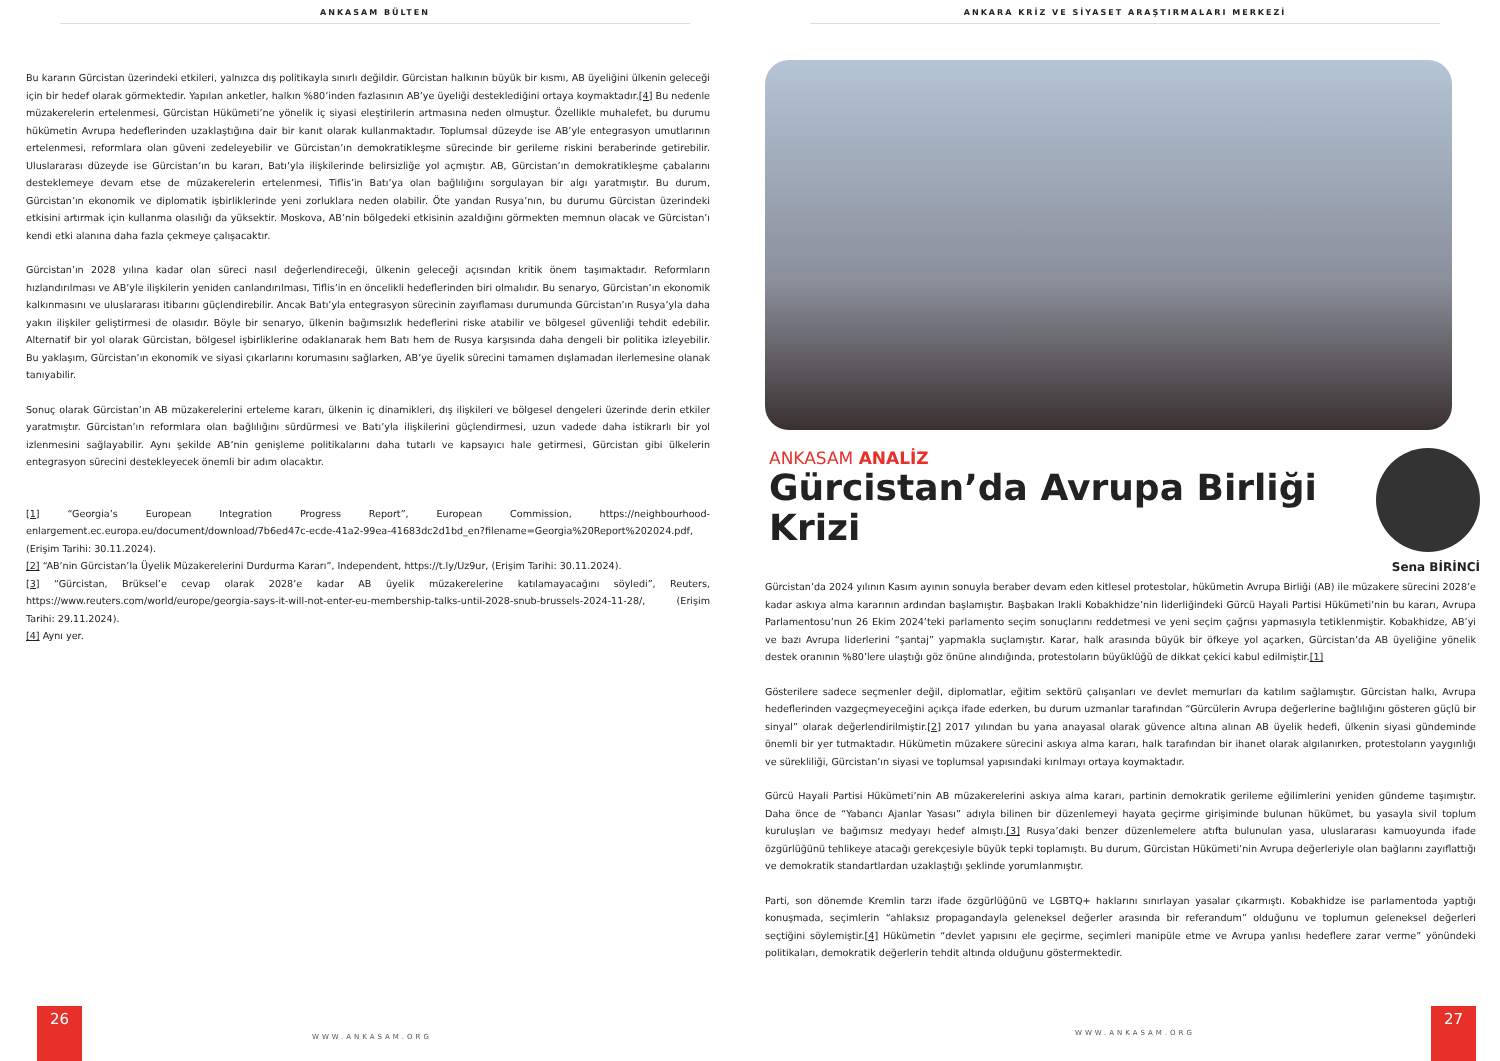ANKASAM BÜLTEN
Bu kararın Gürcistan üzerindeki etkileri, yalnızca dış politikayla sınırlı değildir. Gürcistan halkının büyük bir kısmı, AB üyeliğini ülkenin geleceği için bir hedef olarak görmektedir. Yapılan anketler, halkın %80’inden fazlasının AB’ye üyeliği desteklediğini ortaya koymaktadır.[4] Bu nedenle müzakerelerin ertelenmesi, Gürcistan Hükümeti’ne yönelik iç siyasi eleştirilerin artmasına neden olmuştur. Özellikle muhalefet, bu durumu hükümetin Avrupa hedeflerinden uzaklaştığına dair bir kanıt olarak kullanmaktadır. Toplumsal düzeyde ise AB’yle entegrasyon umutlarının ertelenmesi, reformlara olan güveni zedeleyebilir ve Gürcistan’ın demokratikleşme sürecinde bir gerileme riskini beraberinde getirebilir. Uluslararası düzeyde ise Gürcistan’ın bu kararı, Batı’yla ilişkilerinde belirsizliğe yol açmıştır. AB, Gürcistan’ın demokratikleşme çabalarını desteklemeye devam etse de müzakerelerin ertelenmesi, Tiflis’in Batı’ya olan bağlılığını sorgulayan bir algı yaratmıştır. Bu durum, Gürcistan’ın ekonomik ve diplomatik işbirliklerinde yeni zorluklara neden olabilir. Öte yandan Rusya’nın, bu durumu Gürcistan üzerindeki etkisini artırmak için kullanma olasılığı da yüksektir. Moskova, AB’nin bölgedeki etkisinin azaldığını görmekten memnun olacak ve Gürcistan’ı kendi etki alanına daha fazla çekmeye çalışacaktır.
Gürcistan’ın 2028 yılına kadar olan süreci nasıl değerlendireceği, ülkenin geleceği açısından kritik önem taşımaktadır. Reformların hızlandırılması ve AB’yle ilişkilerin yeniden canlandırılması, Tiflis’in en öncelikli hedeflerinden biri olmalıdır. Bu senaryo, Gürcistan’ın ekonomik kalkınmasını ve uluslararası itibarını güçlendirebilir. Ancak Batı’yla entegrasyon sürecinin zayıflaması durumunda Gürcistan’ın Rusya’yla daha yakın ilişkiler geliştirmesi de olasıdır. Böyle bir senaryo, ülkenin bağımsızlık hedeflerini riske atabilir ve bölgesel güvenliği tehdit edebilir. Alternatif bir yol olarak Gürcistan, bölgesel işbirliklerine odaklanarak hem Batı hem de Rusya karşısında daha dengeli bir politika izleyebilir. Bu yaklaşım, Gürcistan’ın ekonomik ve siyasi çıkarlarını korumasını sağlarken, AB’ye üyelik sürecini tamamen dışlamadan ilerlemesine olanak tanıyabilir.
Sonuç olarak Gürcistan’ın AB müzakerelerini erteleme kararı, ülkenin iç dinamikleri, dış ilişkileri ve bölgesel dengeleri üzerinde derin etkiler yaratmıştır. Gürcistan’ın reformlara olan bağlılığını sürdürmesi ve Batı’yla ilişkilerini güçlendirmesi, uzun vadede daha istikrarlı bir yol izlenmesini sağlayabilir. Aynı şekilde AB’nin genişleme politikalarını daha tutarlı ve kapsayıcı hale getirmesi, Gürcistan gibi ülkelerin entegrasyon sürecini destekleyecek önemli bir adım olacaktır.
[1] “Georgia’s European Integration Progress Report”, European Commission, https://neighbourhood-enlargement.ec.europa.eu/document/download/7b6ed47c-ecde-41a2-99ea-41683dc2d1bd_en?filename=Georgia%20Report%202024.pdf, (Erişim Tarihi: 30.11.2024).
[2] “AB’nin Gürcistan’la Üyelik Müzakerelerini Durdurma Kararı”, Independent, https://t.ly/Uz9ur, (Erişim Tarihi: 30.11.2024).
[3] “Gürcistan, Brüksel’e cevap olarak 2028’e kadar AB üyelik müzakerelerine katılamayacağını söyledi”, Reuters, https://www.reuters.com/world/europe/georgia-says-it-will-not-enter-eu-membership-talks-until-2028-snub-brussels-2024-11-28/, (Erişim Tarihi: 29.11.2024).
[4] Aynı yer.
26
WWW.ANKASAM.ORG
ANKARA KRİZ VE SİYASET ARAŞTIRMALARI MERKEZİ
ANKASAM ANALİZ
Gürcistan’da Avrupa Birliği Krizi
Sena BİRİNCİ
Gürcistan’da 2024 yılının Kasım ayının sonuyla beraber devam eden kitlesel protestolar, hükümetin Avrupa Birliği (AB) ile müzakere sürecini 2028’e kadar askıya alma kararının ardından başlamıştır. Başbakan Irakli Kobakhidze’nin liderliğindeki Gürcü Hayali Partisi Hükümeti’nin bu kararı, Avrupa Parlamentosu’nun 26 Ekim 2024’teki parlamento seçim sonuçlarını reddetmesi ve yeni seçim çağrısı yapmasıyla tetiklenmiştir. Kobakhidze, AB’yi ve bazı Avrupa liderlerini “şantaj” yapmakla suçlamıştır. Karar, halk arasında büyük bir öfkeye yol açarken, Gürcistan’da AB üyeliğine yönelik destek oranının %80’lere ulaştığı göz önüne alındığında, protestoların büyüklüğü de dikkat çekici kabul edilmiştir.[1]
Gösterilere sadece seçmenler değil, diplomatlar, eğitim sektörü çalışanları ve devlet memurları da katılım sağlamıştır. Gürcistan halkı, Avrupa hedeflerinden vazgeçmeyeceğini açıkça ifade ederken, bu durum uzmanlar tarafından “Gürcülerin Avrupa değerlerine bağlılığını gösteren güçlü bir sinyal” olarak değerlendirilmiştir.[2] 2017 yılından bu yana anayasal olarak güvence altına alınan AB üyelik hedefi, ülkenin siyasi gündeminde önemli bir yer tutmaktadır. Hükümetin müzakere sürecini askıya alma kararı, halk tarafından bir ihanet olarak algılanırken, protestoların yaygınlığı ve sürekliliği, Gürcistan’ın siyasi ve toplumsal yapısındaki kırılmayı ortaya koymaktadır.
Gürcü Hayali Partisi Hükümeti’nin AB müzakerelerini askıya alma kararı, partinin demokratik gerileme eğilimlerini yeniden gündeme taşımıştır. Daha önce de “Yabancı Ajanlar Yasası” adıyla bilinen bir düzenlemeyi hayata geçirme girişiminde bulunan hükümet, bu yasayla sivil toplum kuruluşları ve bağımsız medyayı hedef almıştı.[3] Rusya’daki benzer düzenlemelere atıfta bulunulan yasa, uluslararası kamuoyunda ifade özgürlüğünü tehlikeye atacağı gerekçesiyle büyük tepki toplamıştı. Bu durum, Gürcistan Hükümeti’nin Avrupa değerleriyle olan bağlarını zayıflattığı ve demokratik standartlardan uzaklaştığı şeklinde yorumlanmıştır.
Parti, son dönemde Kremlin tarzı ifade özgürlüğünü ve LGBTQ+ haklarını sınırlayan yasalar çıkarmıştı. Kobakhidze ise parlamentoda yaptığı konuşmada, seçimlerin “ahlaksız propagandayla geleneksel değerler arasında bir referandum” olduğunu ve toplumun geleneksel değerleri seçtiğini söylemiştir.[4] Hükümetin “devlet yapısını ele geçirme, seçimleri manipüle etme ve Avrupa yanlısı hedeflere zarar verme” yönündeki politikaları, demokratik değerlerin tehdit altında olduğunu göstermektedir.
WWW.ANKASAM.ORG
27